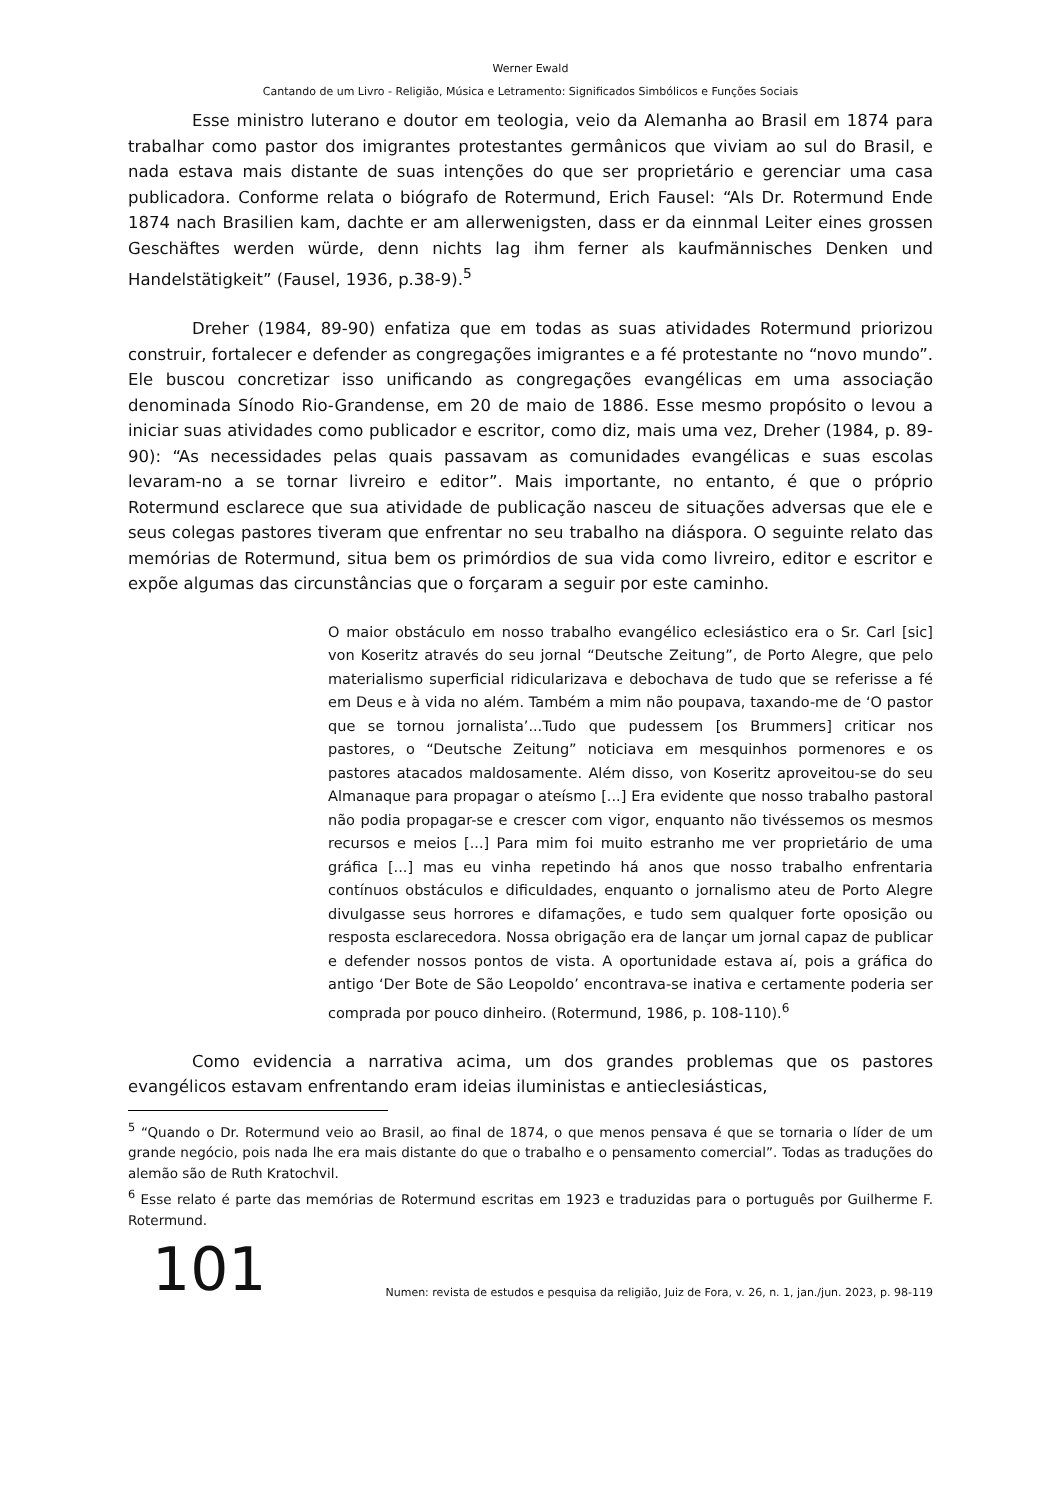Werner Ewald
Cantando de um Livro - Religião, Música e Letramento: Significados Simbólicos e Funções Sociais
Esse ministro luterano e doutor em teologia, veio da Alemanha ao Brasil em 1874 para trabalhar como pastor dos imigrantes protestantes germânicos que viviam ao sul do Brasil, e nada estava mais distante de suas intenções do que ser proprietário e gerenciar uma casa publicadora. Conforme relata o biógrafo de Rotermund, Erich Fausel: “Als Dr. Rotermund Ende 1874 nach Brasilien kam, dachte er am allerwenigsten, dass er da einnmal Leiter eines grossen Geschäftes werden würde, denn nichts lag ihm ferner als kaufmännisches Denken und Handelstätigkeit” (Fausel, 1936, p.38-9).<sup>5</sup>
Dreher (1984, 89-90) enfatiza que em todas as suas atividades Rotermund priorizou construir, fortalecer e defender as congregações imigrantes e a fé protestante no “novo mundo”. Ele buscou concretizar isso unificando as congregações evangélicas em uma associação denominada Sínodo Rio-Grandense, em 20 de maio de 1886. Esse mesmo propósito o levou a iniciar suas atividades como publicador e escritor, como diz, mais uma vez, Dreher (1984, p. 89-90): “As necessidades pelas quais passavam as comunidades evangélicas e suas escolas levaram-no a se tornar livreiro e editor”. Mais importante, no entanto, é que o próprio Rotermund esclarece que sua atividade de publicação nasceu de situações adversas que ele e seus colegas pastores tiveram que enfrentar no seu trabalho na diáspora. O seguinte relato das memórias de Rotermund, situa bem os primórdios de sua vida como livreiro, editor e escritor e expõe algumas das circunstâncias que o forçaram a seguir por este caminho.
O maior obstáculo em nosso trabalho evangélico eclesiástico era o Sr. Carl [sic] von Koseritz através do seu jornal “Deutsche Zeitung”, de Porto Alegre, que pelo materialismo superficial ridicularizava e debochava de tudo que se referisse a fé em Deus e à vida no além. Também a mim não poupava, taxando-me de ‘O pastor que se tornou jornalista’...Tudo que pudessem [os Brummers] criticar nos pastores, o “Deutsche Zeitung” noticiava em mesquinhos pormenores e os pastores atacados maldosamente. Além disso, von Koseritz aproveitou-se do seu Almanaque para propagar o ateísmo [...] Era evidente que nosso trabalho pastoral não podia propagar-se e crescer com vigor, enquanto não tivéssemos os mesmos recursos e meios [...] Para mim foi muito estranho me ver proprietário de uma gráfica [...] mas eu vinha repetindo há anos que nosso trabalho enfrentaria contínuos obstáculos e dificuldades, enquanto o jornalismo ateu de Porto Alegre divulgasse seus horrores e difamações, e tudo sem qualquer forte oposição ou resposta esclarecedora. Nossa obrigação era de lançar um jornal capaz de publicar e defender nossos pontos de vista. A oportunidade estava aí, pois a gráfica do antigo ‘Der Bote de São Leopoldo’ encontrava-se inativa e certamente poderia ser comprada por pouco dinheiro. (Rotermund, 1986, p. 108-110).<sup>6</sup>
Como evidencia a narrativa acima, um dos grandes problemas que os pastores evangélicos estavam enfrentando eram ideias iluministas e antieclesiásticas,
<sup>5</sup> “Quando o Dr. Rotermund veio ao Brasil, ao final de 1874, o que menos pensava é que se tornaria o líder de um grande negócio, pois nada lhe era mais distante do que o trabalho e o pensamento comercial”. Todas as traduções do alemão são de Ruth Kratochvil.
<sup>6</sup> Esse relato é parte das memórias de Rotermund escritas em 1923 e traduzidas para o português por Guilherme F. Rotermund.
101 Numen: revista de estudos e pesquisa da religião, Juiz de Fora, v. 26, n. 1, jan./jun. 2023, p. 98-119